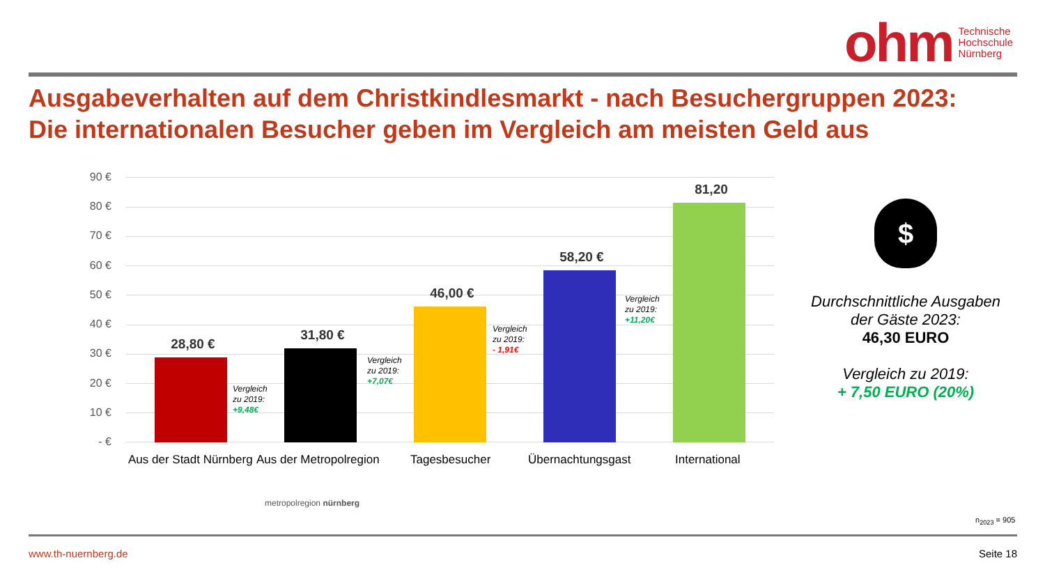ohm
Technische
Hochschule
Nürnberg
Ausgabeverhalten auf dem Christkindlesmarkt - nach Besuchergruppen 2023:
Die internationalen Besucher geben im Vergleich am meisten Geld aus
90 €
80 €
70 €
60 €
50 €
40 €
30 €
20 €
10 €
- €
28,80 €
Vergleich
zu 2019:
+9,48€
31,80 €
Vergleich
zu 2019:
+7,07€
46,00 €
Vergleich
zu 2019:
- 1,91€
58,20 €
Vergleich
zu 2019:
+11,20€
81,20
Aus der Stadt Nürnberg Aus der Metropolregion Tagesbesucher Übernachtungsgast International
metropolregion nürnberg
$
Durchschnittliche Ausgaben der Gäste 2023:
46,30 EURO
Vergleich zu 2019:
+ 7,50 EURO (20%)
n<sub>2023</sub> = 905
www.th-nuernberg.de Seite 18